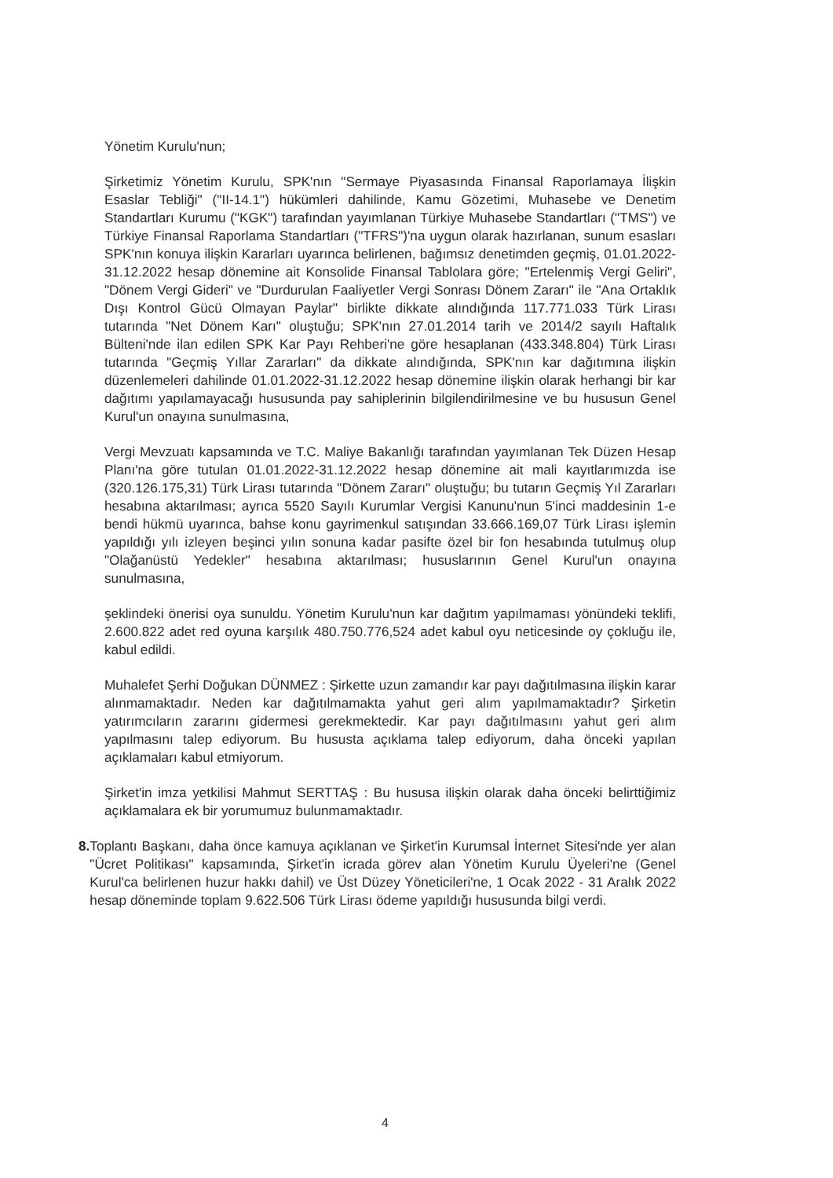Yönetim Kurulu'nun;
Şirketimiz Yönetim Kurulu, SPK'nın "Sermaye Piyasasında Finansal Raporlamaya İlişkin Esaslar Tebliği" ("II-14.1") hükümleri dahilinde, Kamu Gözetimi, Muhasebe ve Denetim Standartları Kurumu ("KGK") tarafından yayımlanan Türkiye Muhasebe Standartları ("TMS") ve Türkiye Finansal Raporlama Standartları ("TFRS")'na uygun olarak hazırlanan, sunum esasları SPK'nın konuya ilişkin Kararları uyarınca belirlenen, bağımsız denetimden geçmiş, 01.01.2022-31.12.2022 hesap dönemine ait Konsolide Finansal Tablolara göre; "Ertelenmiş Vergi Geliri", "Dönem Vergi Gideri" ve "Durdurulan Faaliyetler Vergi Sonrası Dönem Zararı" ile "Ana Ortaklık Dışı Kontrol Gücü Olmayan Paylar" birlikte dikkate alındığında 117.771.033 Türk Lirası tutarında "Net Dönem Karı" oluştuğu; SPK'nın 27.01.2014 tarih ve 2014/2 sayılı Haftalık Bülteni'nde ilan edilen SPK Kar Payı Rehberi'ne göre hesaplanan (433.348.804) Türk Lirası tutarında "Geçmiş Yıllar Zararları" da dikkate alındığında, SPK'nın kar dağıtımına ilişkin düzenlemeleri dahilinde 01.01.2022-31.12.2022 hesap dönemine ilişkin olarak herhangi bir kar dağıtımı yapılamayacağı hususunda pay sahiplerinin bilgilendirilmesine ve bu hususun Genel Kurul'un onayına sunulmasına,
Vergi Mevzuatı kapsamında ve T.C. Maliye Bakanlığı tarafından yayımlanan Tek Düzen Hesap Planı'na göre tutulan 01.01.2022-31.12.2022 hesap dönemine ait mali kayıtlarımızda ise (320.126.175,31) Türk Lirası tutarında "Dönem Zararı" oluştuğu; bu tutarın Geçmiş Yıl Zararları hesabına aktarılması; ayrıca 5520 Sayılı Kurumlar Vergisi Kanunu'nun 5'inci maddesinin 1-e bendi hükmü uyarınca, bahse konu gayrimenkul satışından 33.666.169,07 Türk Lirası işlemin yapıldığı yılı izleyen beşinci yılın sonuna kadar pasifte özel bir fon hesabında tutulmuş olup "Olağanüstü Yedekler" hesabına aktarılması; hususlarının Genel Kurul'un onayına sunulmasına,
şeklindeki önerisi oya sunuldu. Yönetim Kurulu'nun kar dağıtım yapılmaması yönündeki teklifi, 2.600.822 adet red oyuna karşılık 480.750.776,524 adet kabul oyu neticesinde oy çokluğu ile, kabul edildi.
Muhalefet Şerhi Doğukan DÜNMEZ : Şirkette uzun zamandır kar payı dağıtılmasına ilişkin karar alınmamaktadır. Neden kar dağıtılmamakta yahut geri alım yapılmamaktadır? Şirketin yatırımcıların zararını gidermesi gerekmektedir. Kar payı dağıtılmasını yahut geri alım yapılmasını talep ediyorum. Bu hususta açıklama talep ediyorum, daha önceki yapılan açıklamaları kabul etmiyorum.
Şirket'in imza yetkilisi Mahmut SERTTAŞ : Bu hususa ilişkin olarak daha önceki belirttiğimiz açıklamalara ek bir yorumumuz bulunmamaktadır.
8. Toplantı Başkanı, daha önce kamuya açıklanan ve Şirket'in Kurumsal İnternet Sitesi'nde yer alan "Ücret Politikası" kapsamında, Şirket'in icrada görev alan Yönetim Kurulu Üyeleri'ne (Genel Kurul'ca belirlenen huzur hakkı dahil) ve Üst Düzey Yöneticileri'ne, 1 Ocak 2022 - 31 Aralık 2022 hesap döneminde toplam 9.622.506 Türk Lirası ödeme yapıldığı hususunda bilgi verdi.
4